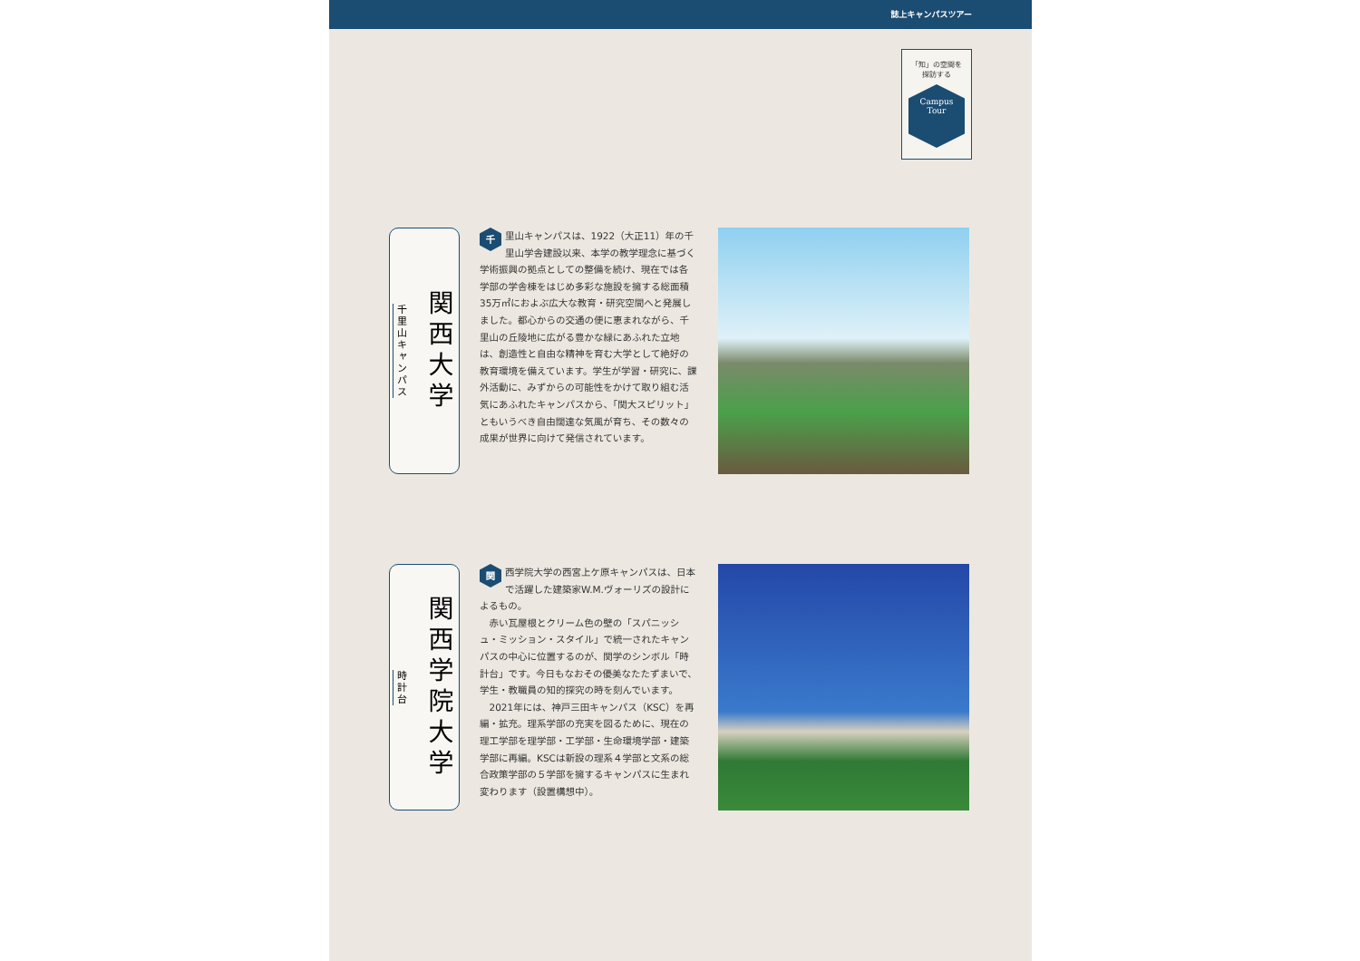誌上キャンパスツアー
「知」の空間を
探訪する
Campus
Tour
関西大学
千里山キャンパス
千里山キャンパスは、1922（大正11）年の千里山学舎建設以来、本学の教学理念に基づく学術振興の拠点としての整備を続け、現在では各学部の学舎棟をはじめ多彩な施設を擁する総面積35万㎡におよぶ広大な教育・研究空間へと発展しました。都心からの交通の便に恵まれながら、千里山の丘陵地に広がる豊かな緑にあふれた立地は、創造性と自由な精神を育む大学として絶好の教育環境を備えています。学生が学習・研究に、課外活動に、みずからの可能性をかけて取り組む活気にあふれたキャンパスから、「関大スピリット」ともいうべき自由闊達な気風が育ち、その数々の成果が世界に向けて発信されています。
関西学院大学
時計台
関西学院大学の西宮上ケ原キャンパスは、日本で活躍した建築家W.M.ヴォーリズの設計によるもの。
　赤い瓦屋根とクリーム色の壁の「スパニッシュ・ミッション・スタイル」で統一されたキャンパスの中心に位置するのが、関学のシンボル「時計台」です。今日もなおその優美なたたずまいで、学生・教職員の知的探究の時を刻んでいます。
　2021年には、神戸三田キャンパス（KSC）を再編・拡充。理系学部の充実を図るために、現在の理工学部を理学部・工学部・生命環境学部・建築学部に再編。KSCは新設の理系４学部と文系の総合政策学部の５学部を擁するキャンパスに生まれ変わります（設置構想中）。